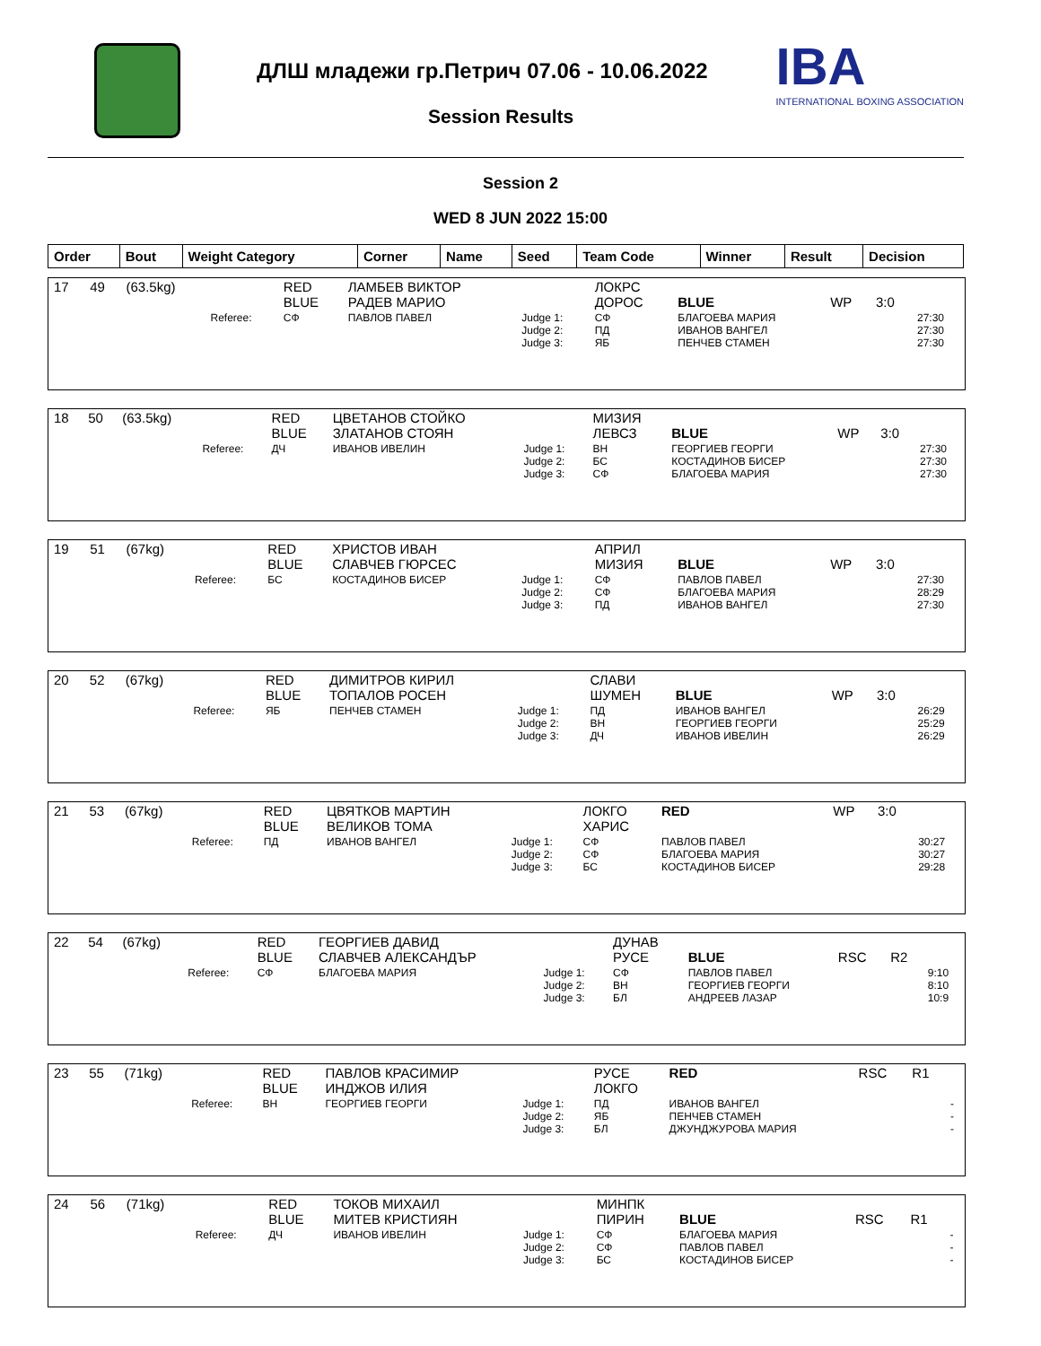ДЛШ младежи гр.Петрич 07.06 - 10.06.2022
IBA
INTERNATIONAL BOXING ASSOCIATION
Session Results
Session 2
WED 8 JUN 2022 15:00
| Order | Bout | Weight Category | Corner | Name | Seed | Team Code | Winner | Result | Decision |
| --- | --- | --- | --- | --- | --- | --- | --- | --- | --- |
| 17 | 49 | (63.5kg) | | RED BLUE | ЛАМБЕВ ВИКТОР РАДЕВ МАРИО | | ЛОКРС ДОРОС | BLUE | WP | 3:0 | |
| | | | Referee: | СФ | ПАВЛОВ ПАВЕЛ | Judge 1: Judge 2: Judge 3: | СФ ПД ЯБ | БЛАГОЕВА МАРИЯ ИВАНОВ ВАНГЕЛ ПЕНЧЕВ СТАМЕН | | | 27:30 27:30 27:30 |
| 18 | 50 | (63.5kg) | | RED BLUE | ЦВЕТАНОВ СТОЙКО ЗЛАТАНОВ СТОЯН | | МИЗИЯ ЛЕВСЗ | BLUE | WP | 3:0 | |
| | | | Referee: | ДЧ | ИВАНОВ ИВЕЛИН | Judge 1: Judge 2: Judge 3: | ВН БС СФ | ГЕОРГИЕВ ГЕОРГИ КОСТАДИНОВ БИСЕР БЛАГОЕВА МАРИЯ | | | 27:30 27:30 27:30 |
| 19 | 51 | (67kg) | | RED BLUE | ХРИСТОВ ИВАН СЛАВЧЕВ ГЮРСЕС | | АПРИЛ МИЗИЯ | BLUE | WP | 3:0 | |
| | | | Referee: | БС | КОСТАДИНОВ БИСЕР | Judge 1: Judge 2: Judge 3: | СФ СФ ПД | ПАВЛОВ ПАВЕЛ БЛАГОЕВА МАРИЯ ИВАНОВ ВАНГЕЛ | | | 27:30 28:29 27:30 |
| 20 | 52 | (67kg) | | RED BLUE | ДИМИТРОВ КИРИЛ ТОПАЛОВ РОСЕН | | СЛАВИ ШУМЕН | BLUE | WP | 3:0 | |
| | | | Referee: | ЯБ | ПЕНЧЕВ СТАМЕН | Judge 1: Judge 2: Judge 3: | ПД ВН ДЧ | ИВАНОВ ВАНГЕЛ ГЕОРГИЕВ ГЕОРГИ ИВАНОВ ИВЕЛИН | | | 26:29 25:29 26:29 |
| 21 | 53 | (67kg) | | RED BLUE | ЦВЯТКОВ МАРТИН ВЕЛИКОВ ТОМА | | ЛОКГО ХАРИС | RED | WP | 3:0 | |
| | | | Referee: | ПД | ИВАНОВ ВАНГЕЛ | Judge 1: Judge 2: Judge 3: | СФ СФ БС | ПАВЛОВ ПАВЕЛ БЛАГОЕВА МАРИЯ КОСТАДИНОВ БИСЕР | | | 30:27 30:27 29:28 |
| 22 | 54 | (67kg) | | RED BLUE | ГЕОРГИЕВ ДАВИД СЛАВЧЕВ АЛЕКСАНДЪР | | ДУНАВ РУСЕ | BLUE | RSC | R2 | |
| | | | Referee: | СФ | БЛАГОЕВА МАРИЯ | Judge 1: Judge 2: Judge 3: | СФ ВН БЛ | ПАВЛОВ ПАВЕЛ ГЕОРГИЕВ ГЕОРГИ АНДРЕЕВ ЛАЗАР | | | 9:10 8:10 10:9 |
| 23 | 55 | (71kg) | | RED BLUE | ПАВЛОВ КРАСИМИР ИНДЖОВ ИЛИЯ | | РУСЕ ЛОКГО | RED | RSC | R1 | |
| | | | Referee: | ВН | ГЕОРГИЕВ ГЕОРГИ | Judge 1: Judge 2: Judge 3: | ПД ЯБ БЛ | ИВАНОВ ВАНГЕЛ ПЕНЧЕВ СТАМЕН ДЖУНДЖУРОВА МАРИЯ | | | - - - |
| 24 | 56 | (71kg) | | RED BLUE | ТОКОВ МИХАИЛ МИТЕВ КРИСТИЯН | | МИНПК ПИРИН | BLUE | RSC | R1 | |
| | | | Referee: | ДЧ | ИВАНОВ ИВЕЛИН | Judge 1: Judge 2: Judge 3: | СФ СФ БС | БЛАГОЕВА МАРИЯ ПАВЛОВ ПАВЕЛ КОСТАДИНОВ БИСЕР | | | - - - |